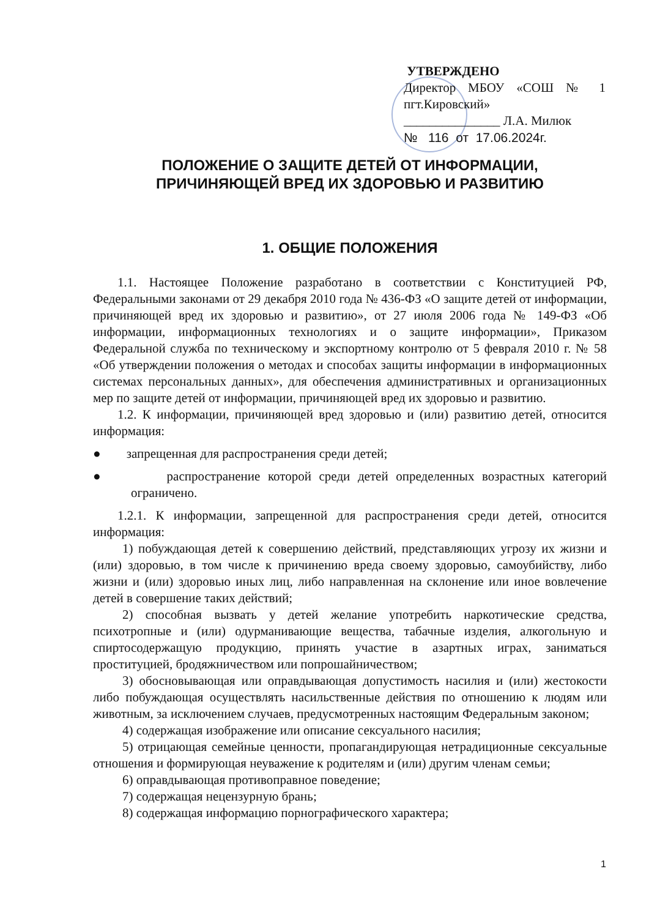УТВЕРЖДЕНО
Директор МБОУ «СОШ № 1 пгт.Кировский»
_______________ Л.А. Милюк
№ 116 от 17.06.2024г.
ПОЛОЖЕНИЕ О ЗАЩИТЕ ДЕТЕЙ ОТ ИНФОРМАЦИИ,
ПРИЧИНЯЮЩЕЙ ВРЕД ИХ ЗДОРОВЬЮ И РАЗВИТИЮ
1. ОБЩИЕ ПОЛОЖЕНИЯ
1.1. Настоящее Положение разработано в соответствии с Конституцией РФ, Федеральными законами от 29 декабря 2010 года № 436-ФЗ «О защите детей от информации, причиняющей вред их здоровью и развитию», от 27 июля 2006 года № 149-ФЗ «Об информации, информационных технологиях и о защите информации», Приказом Федеральной служба по техническому и экспортному контролю от 5 февраля 2010 г. № 58 «Об утверждении положения о методах и способах защиты информации в информационных системах персональных данных», для обеспечения административных и организационных мер по защите детей от информации, причиняющей вред их здоровью и развитию.
1.2. К информации, причиняющей вред здоровью и (или) развитию детей, относится информация:
● запрещенная для распространения среди детей;
● распространение которой среди детей определенных возрастных категорий ограничено.
1.2.1. К информации, запрещенной для распространения среди детей, относится информация:
1) побуждающая детей к совершению действий, представляющих угрозу их жизни и (или) здоровью, в том числе к причинению вреда своему здоровью, самоубийству, либо жизни и (или) здоровью иных лиц, либо направленная на склонение или иное вовлечение детей в совершение таких действий;
2) способная вызвать у детей желание употребить наркотические средства, психотропные и (или) одурманивающие вещества, табачные изделия, алкогольную и спиртосодержащую продукцию, принять участие в азартных играх, заниматься проституцией, бродяжничеством или попрошайничеством;
3) обосновывающая или оправдывающая допустимость насилия и (или) жестокости либо побуждающая осуществлять насильственные действия по отношению к людям или животным, за исключением случаев, предусмотренных настоящим Федеральным законом;
4) содержащая изображение или описание сексуального насилия;
5) отрицающая семейные ценности, пропагандирующая нетрадиционные сексуальные отношения и формирующая неуважение к родителям и (или) другим членам семьи;
6) оправдывающая противоправное поведение;
7) содержащая нецензурную брань;
8) содержащая информацию порнографического характера;
1